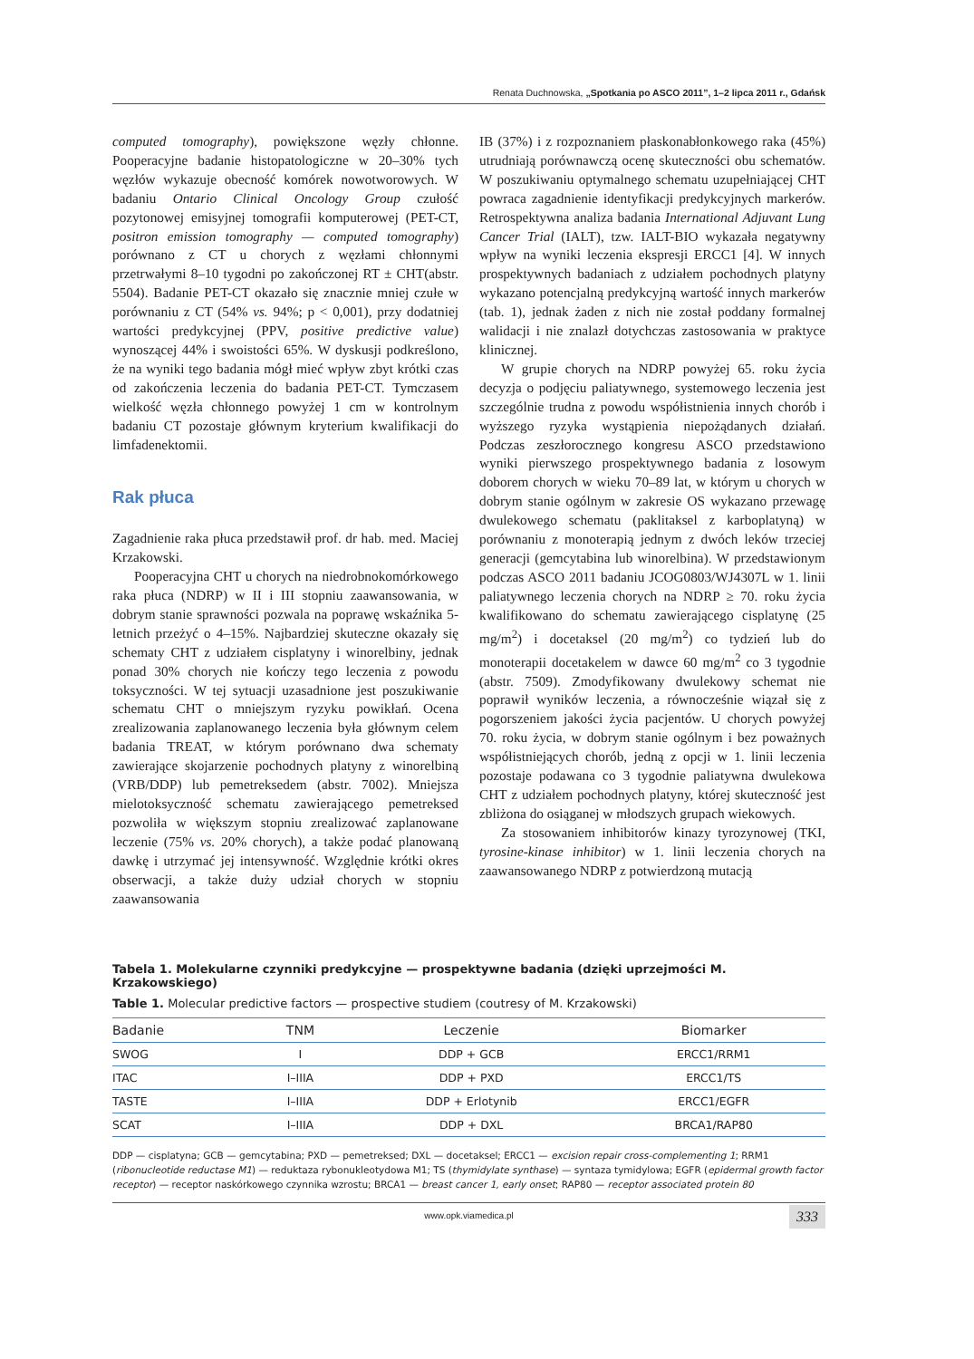Renata Duchnowska, „Spotkania po ASCO 2011”, 1–2 lipca 2011 r., Gdańsk
computed tomography), powiększone węzły chłonne. Pooperacyjne badanie histopatologiczne w 20–30% tych węzłów wykazuje obecność komórek nowotworowych. W badaniu Ontario Clinical Oncology Group czułość pozytonowej emisyjnej tomografii komputerowej (PET-CT, positron emission tomography — computed tomography) porównano z CT u chorych z węzłami chłonnymi przetrwałymi 8–10 tygodni po zakończonej RT ± CHT(abstr. 5504). Badanie PET-CT okazało się znacznie mniej czułe w porównaniu z CT (54% vs. 94%; p < 0,001), przy dodatniej wartości predykcyjnej (PPV, positive predictive value) wynoszącej 44% i swoistości 65%. W dyskusji podkreślono, że na wyniki tego badania mógł mieć wpływ zbyt krótki czas od zakończenia leczenia do badania PET-CT. Tymczasem wielkość węzła chłonnego powyżej 1 cm w kontrolnym badaniu CT pozostaje głównym kryterium kwalifikacji do limfadenektomii.
Rak płuca
Zagadnienie raka płuca przedstawił prof. dr hab. med. Maciej Krzakowski.
Pooperacyjna CHT u chorych na niedrobnokomórkowego raka płuca (NDRP) w II i III stopniu zaawansowania, w dobrym stanie sprawności pozwala na poprawę wskaźnika 5-letnich przeżyć o 4–15%. Najbardziej skuteczne okazały się schematy CHT z udziałem cisplatyny i winorelbiny, jednak ponad 30% chorych nie kończy tego leczenia z powodu toksyczności. W tej sytuacji uzasadnione jest poszukiwanie schematu CHT o mniejszym ryzyku powikłań. Ocena zrealizowania zaplanowanego leczenia była głównym celem badania TREAT, w którym porównano dwa schematy zawierające skojarzenie pochodnych platyny z winorelbiną (VRB/DDP) lub pemetreksedem (abstr. 7002). Mniejsza mielotoksyczność schematu zawierającego pemetreksed pozwoliła w większym stopniu zrealizować zaplanowane leczenie (75% vs. 20% chorych), a także podać planowaną dawkę i utrzymać jej intensywność. Względnie krótki okres obserwacji, a także duży udział chorych w stopniu zaawansowania
IB (37%) i z rozpoznaniem płaskonabłonkowego raka (45%) utrudniają porównawczą ocenę skuteczności obu schematów. W poszukiwaniu optymalnego schematu uzupełniającej CHT powraca zagadnienie identyfikacji predykcyjnych markerów. Retrospektywna analiza badania International Adjuvant Lung Cancer Trial (IALT), tzw. IALT-BIO wykazała negatywny wpływ na wyniki leczenia ekspresji ERCC1 [4]. W innych prospektywnych badaniach z udziałem pochodnych platyny wykazano potencjalną predykcyjną wartość innych markerów (tab. 1), jednak żaden z nich nie został poddany formalnej walidacji i nie znalazł dotychczas zastosowania w praktyce klinicznej.
W grupie chorych na NDRP powyżej 65. roku życia decyzja o podjęciu paliatywnego, systemowego leczenia jest szczególnie trudna z powodu współistnienia innych chorób i wyższego ryzyka wystąpienia niepożądanych działań. Podczas zeszłorocznego kongresu ASCO przedstawiono wyniki pierwszego prospektywnego badania z losowym doborem chorych w wieku 70–89 lat, w którym u chorych w dobrym stanie ogólnym w zakresie OS wykazano przewagę dwulekowego schematu (paklitaksel z karboplatyną) w porównaniu z monoterapią jednym z dwóch leków trzeciej generacji (gemcytabina lub winorelbina). W przedstawionym podczas ASCO 2011 badaniu JCOG0803/WJ4307L w 1. linii paliatywnego leczenia chorych na NDRP ≥ 70. roku życia kwalifikowano do schematu zawierającego cisplatynę (25 mg/m<sup>2</sup>) i docetaksel (20 mg/m<sup>2</sup>) co tydzień lub do monoterapii docetakelem w dawce 60 mg/m<sup>2</sup> co 3 tygodnie (abstr. 7509). Zmodyfikowany dwulekowy schemat nie poprawił wyników leczenia, a równocześnie wiązał się z pogorszeniem jakości życia pacjentów. U chorych powyżej 70. roku życia, w dobrym stanie ogólnym i bez poważnych współistniejących chorób, jedną z opcji w 1. linii leczenia pozostaje podawana co 3 tygodnie paliatywna dwulekowa CHT z udziałem pochodnych platyny, której skuteczność jest zbliżona do osiąganej w młodszych grupach wiekowych.
Za stosowaniem inhibitorów kinazy tyrozynowej (TKI, tyrosine-kinase inhibitor) w 1. linii leczenia chorych na zaawansowanego NDRP z potwierdzoną mutacją
Tabela 1. Molekularne czynniki predykcyjne — prospektywne badania (dzięki uprzejmości M. Krzakowskiego)
Table 1. Molecular predictive factors — prospective studiem (coutresy of M. Krzakowski)
| Badanie | TNM | Leczenie | Biomarker |
| --- | --- | --- | --- |
| SWOG | I | DDP + GCB | ERCC1/RRM1 |
| ITAC | I–IIIA | DDP + PXD | ERCC1/TS |
| TASTE | I–IIIA | DDP + Erlotynib | ERCC1/EGFR |
| SCAT | I–IIIA | DDP + DXL | BRCA1/RAP80 |
DDP — cisplatyna; GCB — gemcytabina; PXD — pemetreksed; DXL — docetaksel; ERCC1 — excision repair cross-complementing 1; RRM1 (ribonucleotide reductase M1) — reduktaza rybonukleotydowa M1; TS (thymidylate synthase) — syntaza tymidylowa; EGFR (epidermal growth factor receptor) — receptor naskórkowego czynnika wzrostu; BRCA1 — breast cancer 1, early onset; RAP80 — receptor associated protein 80
www.opk.viamedica.pl 333